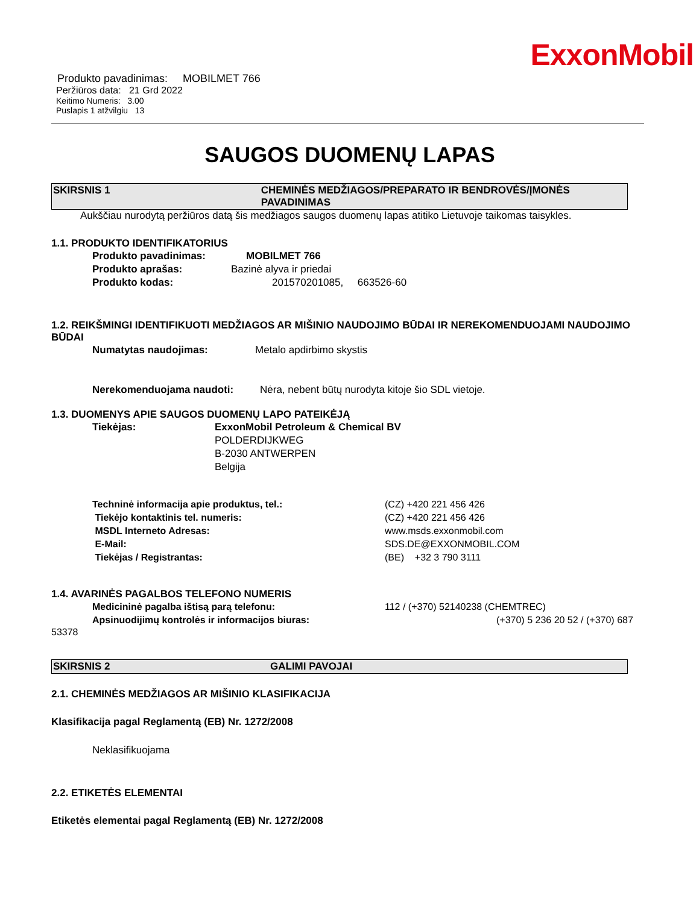ExxonMobil
Produkto pavadinimas: MOBILMET 766
Peržiūros data: 21 Grd 2022
Keitimo Numeris: 3.00
Puslapis 1 atžvilgiu 13
SAUGOS DUOMENŲ LAPAS
SKIRSNIS 1 CHEMINĖS MEDŽIAGOS/PREPARATO IR BENDROVĖS/ĮMONĖS PAVADINIMAS
Aukščiau nurodytą peržiūros datą šis medžiagos saugos duomenų lapas atitiko Lietuvoje taikomas taisykles.
1.1. PRODUKTO IDENTIFIKATORIUS
Produkto pavadinimas: MOBILMET 766
Produkto aprašas: Bazinė alyva ir priedai
Produkto kodas: 201570201085, 663526-60
1.2. REIKŠMINGI IDENTIFIKUOTI MEDŽIAGOS AR MIŠINIO NAUDOJIMO BŪDAI IR NEREKOMENDUOJAMI NAUDOJIMO BŪDAI
Numatytas naudojimas: Metalo apdirbimo skystis
Nerekomenduojama naudoti: Nėra, nebent būtų nurodyta kitoje šio SDL vietoje.
1.3. DUOMENYS APIE SAUGOS DUOMENŲ LAPO PATEIKĖJĄ
Tiekėjas: ExxonMobil Petroleum & Chemical BV
POLDERDIJKWEG
B-2030 ANTWERPEN
Belgija
Techninė informacija apie produktus, tel.: (CZ) +420 221 456 426
Tiekėjo kontaktinis tel. numeris: (CZ) +420 221 456 426
MSDL Interneto Adresas: www.msds.exxonmobil.com
E-Mail: SDS.DE@EXXONMOBIL.COM
Tiekėjas / Registrantas: (BE) +32 3 790 3111
1.4. AVARINĖS PAGALBOS TELEFONO NUMERIS
Medicininė pagalba ištisą parą telefonu: 112 / (+370) 52140238 (CHEMTREC)
Apsinuodijimų kontrolės ir informacijos biuras: (+370) 5 236 20 52 / (+370) 687
53378
SKIRSNIS 2 GALIMI PAVOJAI
2.1. CHEMINĖS MEDŽIAGOS AR MIŠINIO KLASIFIKACIJA
Klasifikacija pagal Reglamentą (EB) Nr. 1272/2008
Neklasifikuojama
2.2. ETIKETĖS ELEMENTAI
Etiketės elementai pagal Reglamentą (EB) Nr. 1272/2008